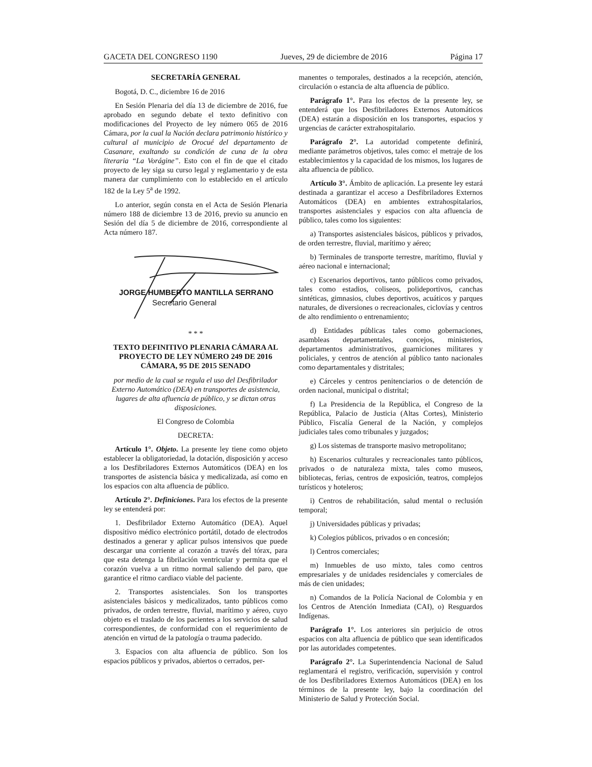GACETA DEL CONGRESO 1190 Jueves, 29 de diciembre de 2016 Página 17
SECRETARÍA GENERAL
Bogotá, D. C., diciembre 16 de 2016
En Sesión Plenaria del día 13 de diciembre de 2016, fue aprobado en segundo debate el texto definitivo con modificaciones del Proyecto de ley número 065 de 2016 Cámara, por la cual la Nación declara patrimonio histórico y cultural al municipio de Orocué del departamento de Casanare, exaltando su condición de cuna de la obra literaria “La Vorágine”. Esto con el fin de que el citado proyecto de ley siga su curso legal y reglamentario y de esta manera dar cumplimiento con lo establecido en el artículo 182 de la Ley 5<sup>a</sup> de 1992.
Lo anterior, según consta en el Acta de Sesión Plenaria número 188 de diciembre 13 de 2016, previo su anuncio en Sesión del día 5 de diciembre de 2016, correspondiente al Acta número 187.
JORGE HUMBERTO MANTILLA SERRANO
Secretario General
* * *
TEXTO DEFINITIVO PLENARIA CÁMARA AL PROYECTO DE LEY NÚMERO 249 DE 2016 CÁMARA, 95 DE 2015 SENADO
por medio de la cual se regula el uso del Desfibrilador Externo Automático (DEA) en transportes de asistencia, lugares de alta afluencia de público, y se dictan otras disposiciones.
El Congreso de Colombia
DECRETA:
Artículo 1°. Objeto. La presente ley tiene como objeto establecer la obligatoriedad, la dotación, disposición y acceso a los Desfibriladores Externos Automáticos (DEA) en los transportes de asistencia básica y medicalizada, así como en los espacios con alta afluencia de público.
Artículo 2°. Definiciones. Para los efectos de la presente ley se entenderá por:
1. Desfibrilador Externo Automático (DEA). Aquel dispositivo médico electrónico portátil, dotado de electrodos destinados a generar y aplicar pulsos intensivos que puede descargar una corriente al corazón a través del tórax, para que esta detenga la fibrilación ventricular y permita que el corazón vuelva a un ritmo normal saliendo del paro, que garantice el ritmo cardiaco viable del paciente.
2. Transportes asistenciales. Son los transportes asistenciales básicos y medicalizados, tanto públicos como privados, de orden terrestre, fluvial, marítimo y aéreo, cuyo objeto es el traslado de los pacientes a los servicios de salud correspondientes, de conformidad con el requerimiento de atención en virtud de la patología o trauma padecido.
3. Espacios con alta afluencia de público. Son los espacios públicos y privados, abiertos o cerrados, per-
manentes o temporales, destinados a la recepción, atención, circulación o estancia de alta afluencia de público.
Parágrafo 1°. Para los efectos de la presente ley, se entenderá que los Desfibriladores Externos Automáticos (DEA) estarán a disposición en los transportes, espacios y urgencias de carácter extrahospitalario.
Parágrafo 2°. La autoridad competente definirá, mediante parámetros objetivos, tales como: el metraje de los establecimientos y la capacidad de los mismos, los lugares de alta afluencia de público.
Artículo 3°. Ámbito de aplicación. La presente ley estará destinada a garantizar el acceso a Desfibriladores Externos Automáticos (DEA) en ambientes extrahospitalarios, transportes asistenciales y espacios con alta afluencia de público, tales como los siguientes:
a) Transportes asistenciales básicos, públicos y privados, de orden terrestre, fluvial, marítimo y aéreo;
b) Terminales de transporte terrestre, marítimo, fluvial y aéreo nacional e internacional;
c) Escenarios deportivos, tanto públicos como privados, tales como estadios, coliseos, polideportivos, canchas sintéticas, gimnasios, clubes deportivos, acuáticos y parques naturales, de diversiones o recreacionales, ciclovías y centros de alto rendimiento o entrenamiento;
d) Entidades públicas tales como gobernaciones, asambleas departamentales, concejos, ministerios, departamentos administrativos, guarniciones militares y policiales, y centros de atención al público tanto nacionales como departamentales y distritales;
e) Cárceles y centros penitenciarios o de detención de orden nacional, municipal o distrital;
f) La Presidencia de la República, el Congreso de la República, Palacio de Justicia (Altas Cortes), Ministerio Público, Fiscalía General de la Nación, y complejos judiciales tales como tribunales y juzgados;
g) Los sistemas de transporte masivo metropolitano;
h) Escenarios culturales y recreacionales tanto públicos, privados o de naturaleza mixta, tales como museos, bibliotecas, ferias, centros de exposición, teatros, complejos turísticos y hoteleros;
i) Centros de rehabilitación, salud mental o reclusión temporal;
j) Universidades públicas y privadas;
k) Colegios públicos, privados o en concesión;
l) Centros comerciales;
m) Inmuebles de uso mixto, tales como centros empresariales y de unidades residenciales y comerciales de más de cien unidades;
n) Comandos de la Policía Nacional de Colombia y en los Centros de Atención Inmediata (CAI), o) Resguardos Indígenas.
Parágrafo 1°. Los anteriores sin perjuicio de otros espacios con alta afluencia de público que sean identificados por las autoridades competentes.
Parágrafo 2°. La Superintendencia Nacional de Salud reglamentará el registro, verificación, supervisión y control de los Desfibriladores Externos Automáticos (DEA) en los términos de la presente ley, bajo la coordinación del Ministerio de Salud y Protección Social.